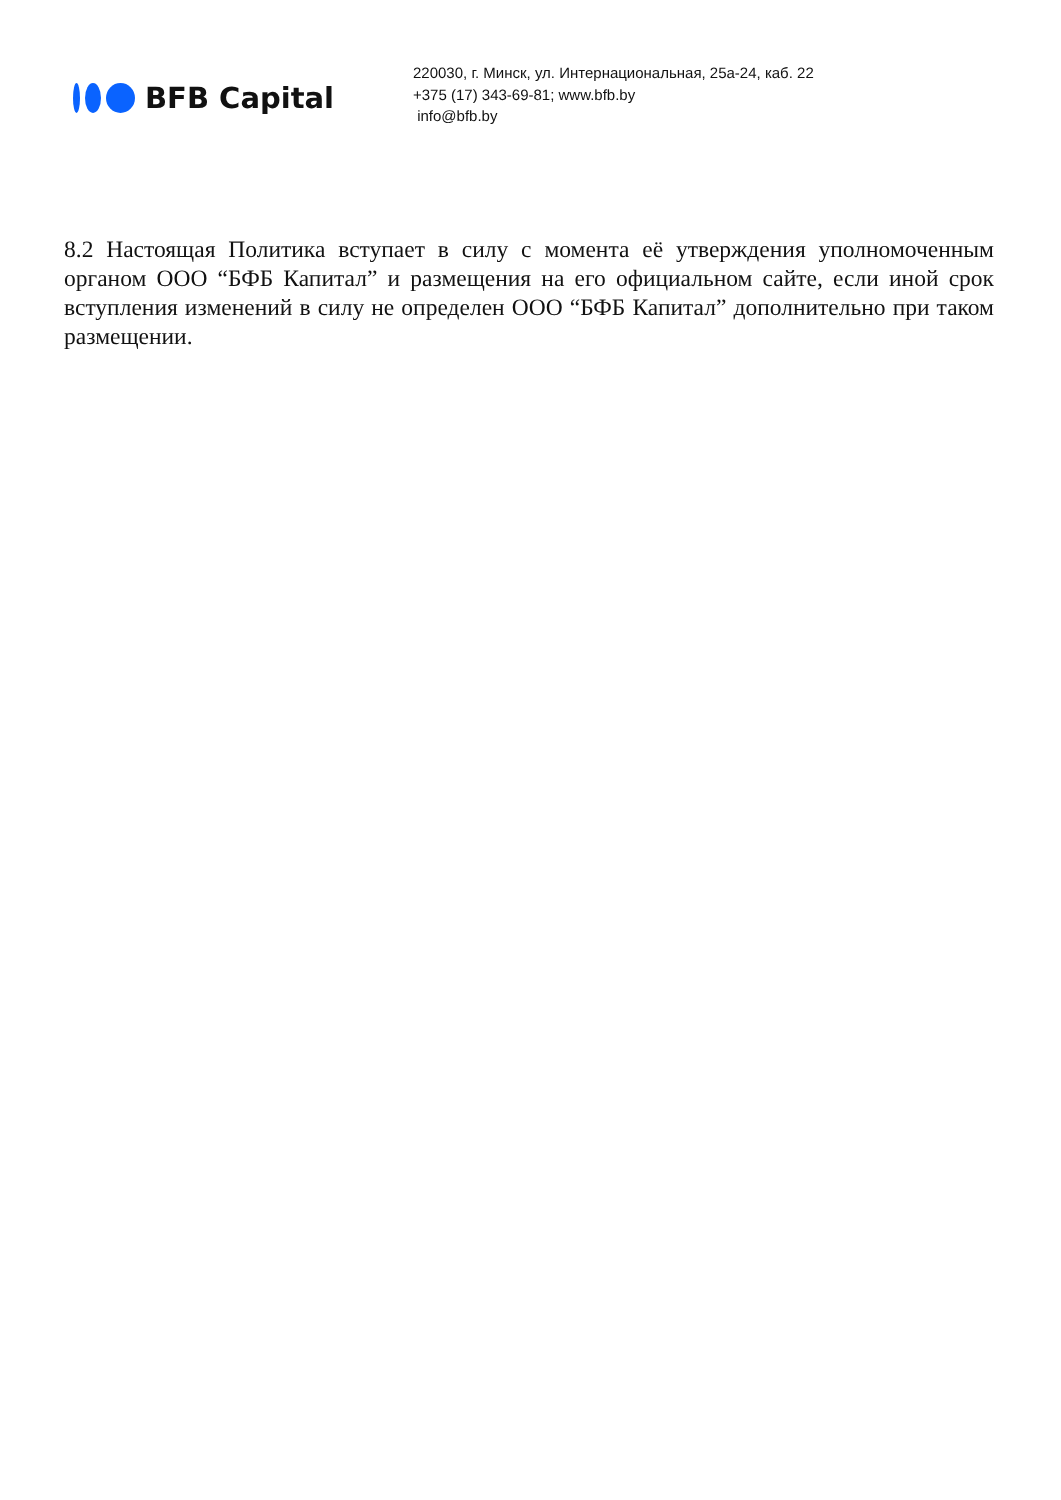BFB Capital
220030, г. Минск, ул. Интернациональная, 25а-24, каб. 22
+375 (17) 343-69-81; www.bfb.by
info@bfb.by
8.2 Настоящая Политика вступает в силу с момента её утверждения уполномоченным органом ООО “БФБ Капитал” и размещения на его официальном сайте, если иной срок вступления изменений в силу не определен ООО “БФБ Капитал” дополнительно при таком размещении.